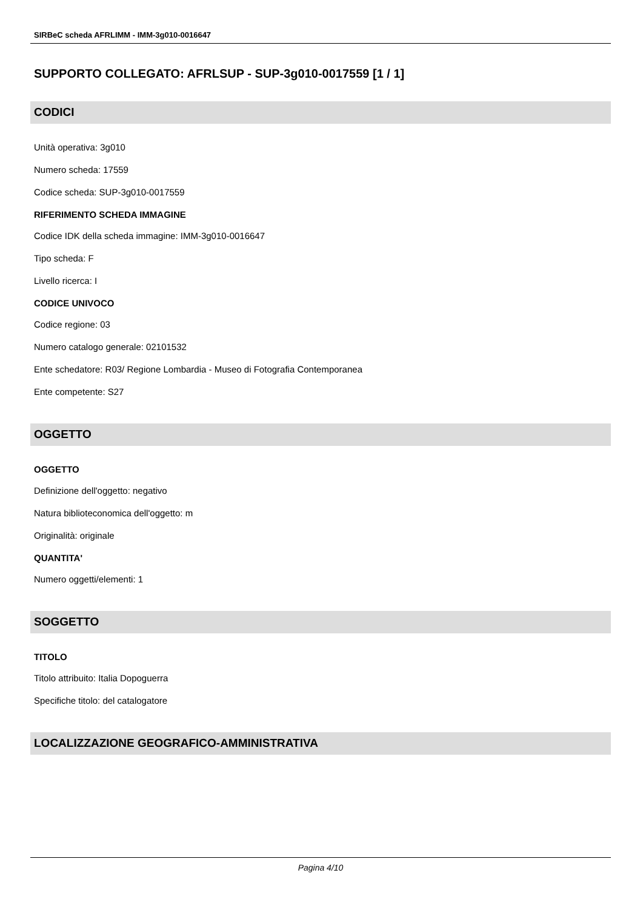SIRBeC scheda AFRLIMM - IMM-3g010-0016647
SUPPORTO COLLEGATO: AFRLSUP - SUP-3g010-0017559 [1 / 1]
CODICI
Unità operativa: 3g010
Numero scheda: 17559
Codice scheda: SUP-3g010-0017559
RIFERIMENTO SCHEDA IMMAGINE
Codice IDK della scheda immagine: IMM-3g010-0016647
Tipo scheda: F
Livello ricerca: I
CODICE UNIVOCO
Codice regione: 03
Numero catalogo generale: 02101532
Ente schedatore: R03/ Regione Lombardia - Museo di Fotografia Contemporanea
Ente competente: S27
OGGETTO
OGGETTO
Definizione dell'oggetto: negativo
Natura biblioteconomica dell'oggetto: m
Originalità: originale
QUANTITA'
Numero oggetti/elementi: 1
SOGGETTO
TITOLO
Titolo attribuito: Italia Dopoguerra
Specifiche titolo: del catalogatore
LOCALIZZAZIONE GEOGRAFICO-AMMINISTRATIVA
Pagina 4/10